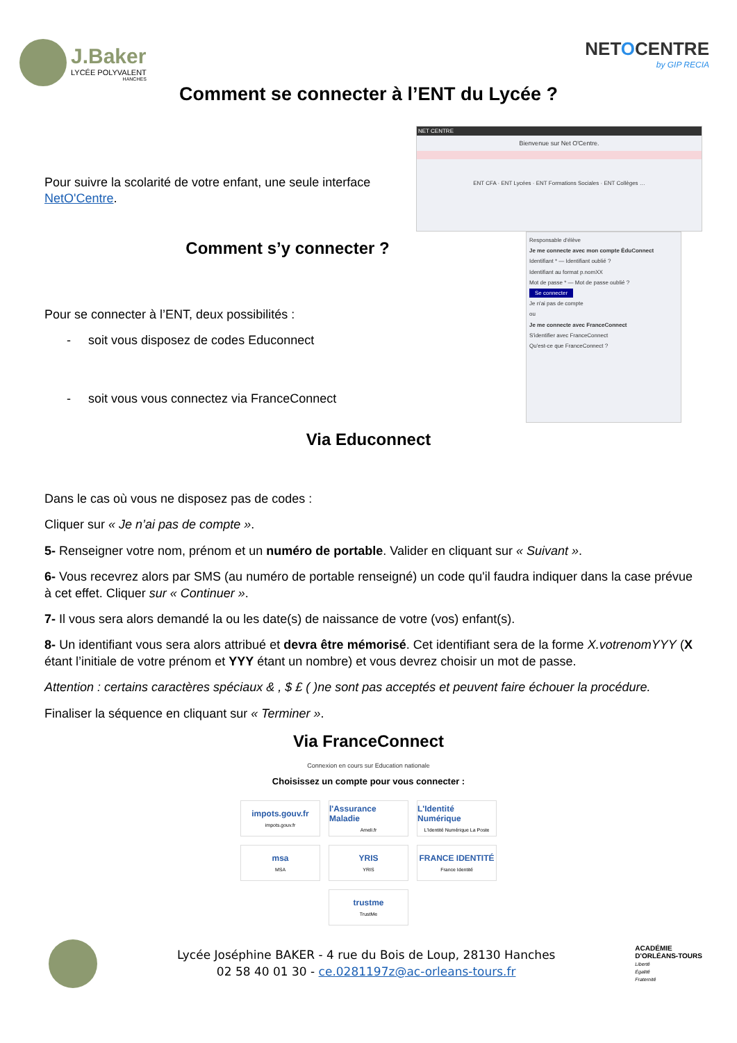J.Baker
LYCÉE POLYVALENT
HANCHES
NETOCENTRE
by GIP RECIA
Comment se connecter à l’ENT du Lycée ?
Pour suivre la scolarité de votre enfant, une seule interface NetO'Centre.
NET CENTRE
Bienvenue sur Net O'Centre.
ENT CFA · ENT Lycées · ENT Formations Sociales · ENT Collèges …
Comment s’y connecter ?
Pour se connecter à l’ENT, deux possibilités :
- soit vous disposez de codes Educonnect
- soit vous vous connectez via FranceConnect
Responsable d'élève
Je me connecte avec mon compte ÉduConnect
Identifiant * — Identifiant oublié ?
Identifiant au format p.nomXX
Mot de passe * — Mot de passe oublié ?
Se connecter
Je n'ai pas de compte
ou
Je me connecte avec FranceConnect
S'identifier avec FranceConnect
Qu'est-ce que FranceConnect ?
Via Educonnect
Dans le cas où vous ne disposez pas de codes :
Cliquer sur « Je n’ai pas de compte ».
5- Renseigner votre nom, prénom et un numéro de portable. Valider en cliquant sur « Suivant ».
6- Vous recevrez alors par SMS (au numéro de portable renseigné) un code qu'il faudra indiquer dans la case prévue à cet effet. Cliquer sur « Continuer ».
7- Il vous sera alors demandé la ou les date(s) de naissance de votre (vos) enfant(s).
8- Un identifiant vous sera alors attribué et devra être mémorisé. Cet identifiant sera de la forme X.votrenomYYY (X étant l’initiale de votre prénom et YYY étant un nombre) et vous devrez choisir un mot de passe.
Attention : certains caractères spéciaux & , $ £ ( )ne sont pas acceptés et peuvent faire échouer la procédure.
Finaliser la séquence en cliquant sur « Terminer ».
Via FranceConnect
Connexion en cours sur Education nationale
Choisissez un compte pour vous connecter :
impots.gouv.fr
impots.gouv.fr
l'Assurance Maladie
Ameli.fr
L'Identité Numérique
L'Identité Numérique La Poste
msa
MSA
YRIS
YRIS
FRANCE IDENTITÉ
France Identité
trustme
TrustMe
Lycée Joséphine BAKER - 4 rue du Bois de Loup, 28130 Hanches
02 58 40 01 30 - ce.0281197z@ac-orleans-tours.fr
ACADÉMIE
D'ORLÉANS-TOURS
Liberté
Égalité
Fraternité